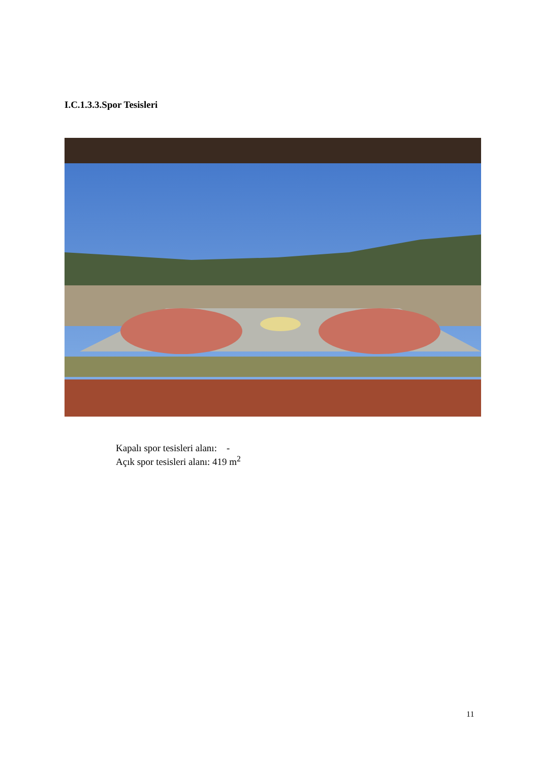I.C.1.3.3.Spor Tesisleri
Kapalı spor tesisleri alanı: -
Açık spor tesisleri alanı: 419 m<sup>2</sup>
11